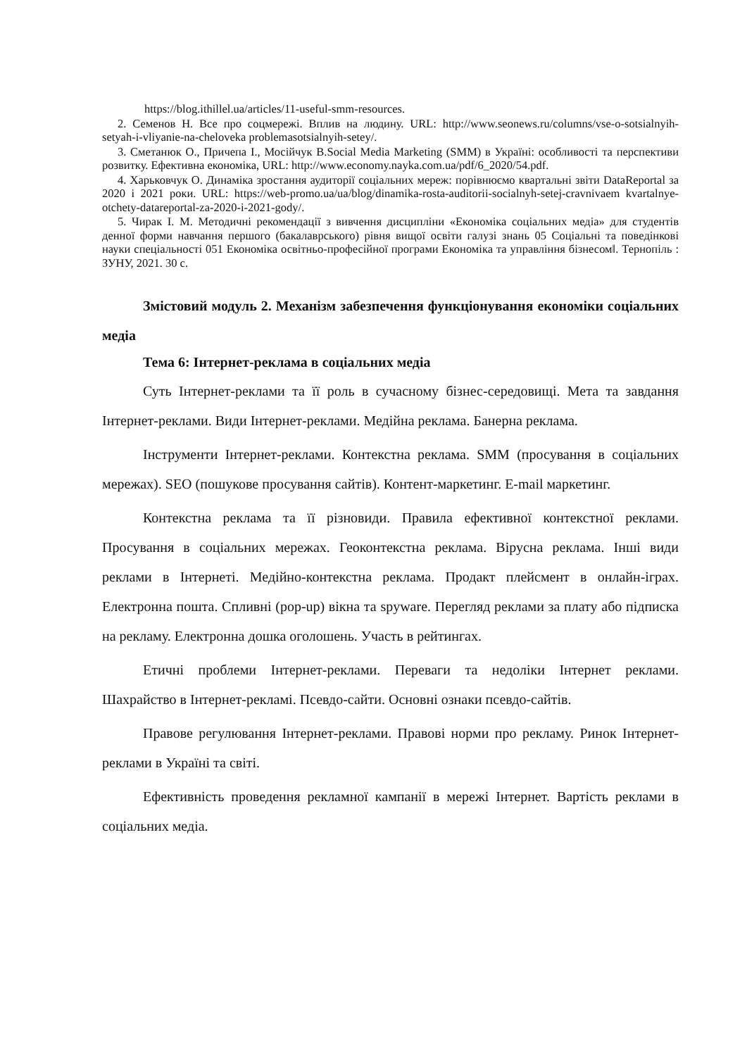https://blog.ithillel.ua/articles/11-useful-smm-resources.
2. Семенов Н. Все про соцмережі. Вплив на людину. URL: http://www.seonews.ru/columns/vse-o-sotsialnyih-setyah-i-vliyanie-na-cheloveka problemasotsialnyih-setey/.
3. Сметанюк О., Причепа І., Мосійчук В.Social Media Marketing (SMM) в Україні: особливості та перспективи розвитку. Ефективна економіка, URL: http://www.economy.nayka.com.ua/pdf/6_2020/54.pdf.
4. Харьковчук О. Динаміка зростання аудиторії соціальних мереж: порівнюємо квартальні звіти DataReportal за 2020 і 2021 роки. URL: https://web-promo.ua/ua/blog/dinamika-rosta-auditorii-socialnyh-setej-cravnivaem kvartalnye-otchety-datareportal-za-2020-i-2021-gody/.
5. Чирак І. М. Методичні рекомендації з вивчення дисципліни «Економіка соціальних медіа» для студентів денної форми навчання першого (бакалаврського) рівня вищої освіти галузі знань 05 Соціальні та поведінкові науки спеціальності 051 Економіка освітньо-професійної програми Економіка та управління бізнесом‖. Тернопіль : ЗУНУ, 2021. 30 с.
Змістовий модуль 2. Механізм забезпечення функціонування економіки соціальних медіа
Тема 6: Інтернет-реклама в соціальних медіа
Суть Інтернет-реклами та її роль в сучасному бізнес-середовищі. Мета та завдання Інтернет-реклами. Види Інтернет-реклами. Медійна реклама. Банерна реклама.
Інструменти Інтернет-реклами. Контекстна реклама. SMM (просування в соціальних мережах). SEO (пошукове просування сайтів). Контент-маркетинг. E-mail маркетинг.
Контекстна реклама та її різновиди. Правила ефективної контекстної реклами. Просування в соціальних мережах. Геоконтекстна реклама. Вірусна реклама. Інші види реклами в Інтернеті. Медійно-контекстна реклама. Продакт плейсмент в онлайн-іграх. Електронна пошта. Спливні (pop-up) вікна та spyware. Перегляд реклами за плату або підписка на рекламу. Електронна дошка оголошень. Участь в рейтингах.
Етичні проблеми Інтернет-реклами. Переваги та недоліки Інтернет реклами. Шахрайство в Інтернет-рекламі. Псевдо-сайти. Основні ознаки псевдо-сайтів.
Правове регулювання Інтернет-реклами. Правові норми про рекламу. Ринок Інтернет-реклами в Україні та світі.
Ефективність проведення рекламної кампанії в мережі Інтернет. Вартість реклами в соціальних медіа.